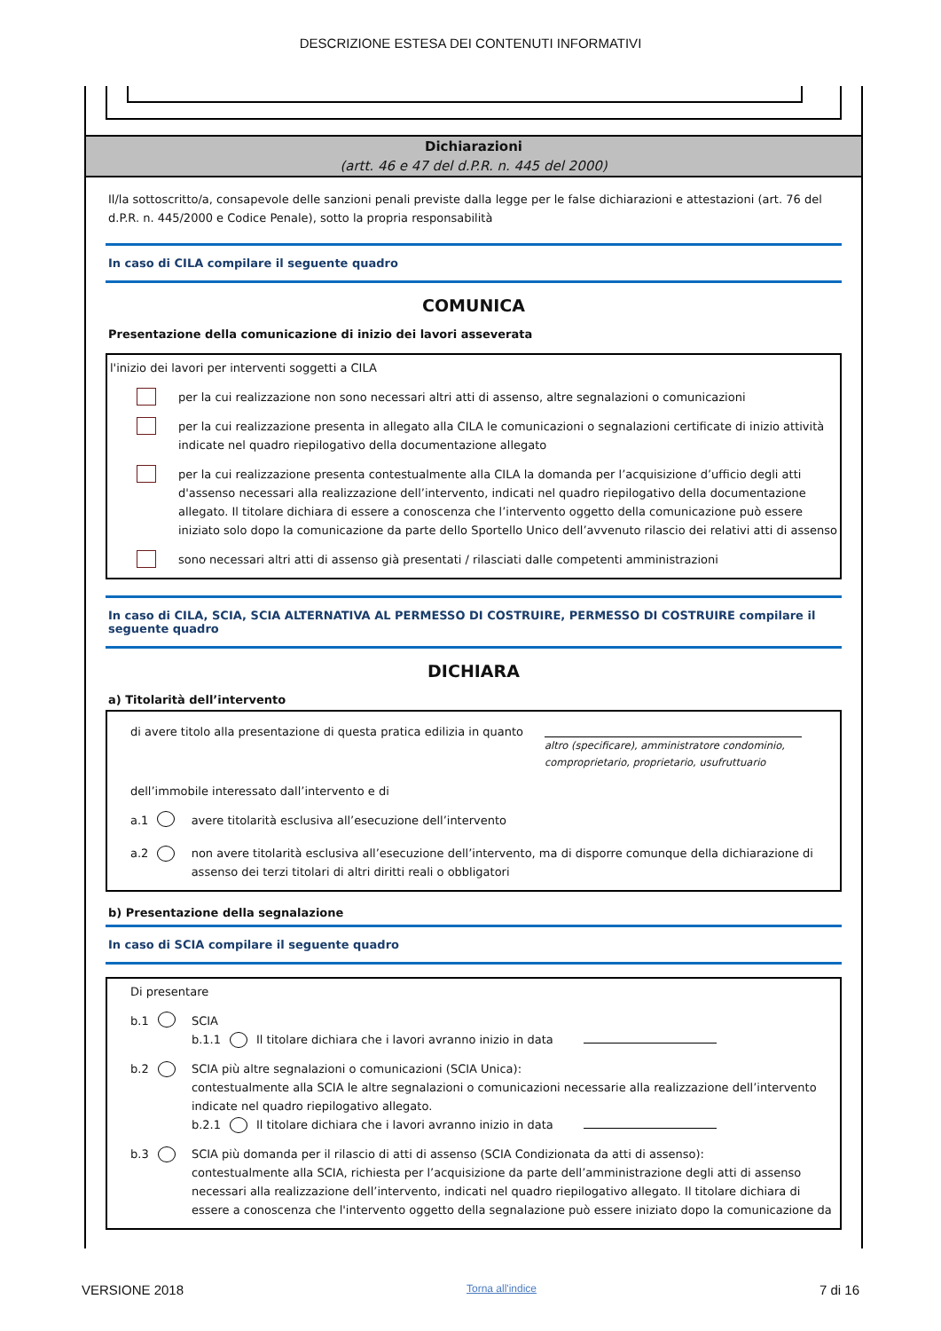DESCRIZIONE ESTESA DEI CONTENUTI INFORMATIVI
Dichiarazioni
(artt. 46 e 47 del d.P.R. n. 445 del 2000)
Il/la sottoscritto/a, consapevole delle sanzioni penali previste dalla legge per le false dichiarazioni e attestazioni (art. 76 del d.P.R. n. 445/2000 e Codice Penale), sotto la propria responsabilità
In caso di CILA compilare il seguente quadro
COMUNICA
Presentazione della comunicazione di inizio dei lavori asseverata
l'inizio dei lavori per interventi soggetti a CILA
per la cui realizzazione non sono necessari altri atti di assenso, altre segnalazioni o comunicazioni
per la cui realizzazione presenta in allegato alla CILA le comunicazioni o segnalazioni certificate di inizio attività indicate nel quadro riepilogativo della documentazione allegato
per la cui realizzazione presenta contestualmente alla CILA la domanda per l’acquisizione d’ufficio degli atti d'assenso necessari alla realizzazione dell’intervento, indicati nel quadro riepilogativo della documentazione allegato. Il titolare dichiara di essere a conoscenza che l’intervento oggetto della comunicazione può essere iniziato solo dopo la comunicazione da parte dello Sportello Unico dell’avvenuto rilascio dei relativi atti di assenso
sono necessari altri atti di assenso già presentati / rilasciati dalle competenti amministrazioni
In caso di CILA, SCIA, SCIA ALTERNATIVA AL PERMESSO DI COSTRUIRE, PERMESSO DI COSTRUIRE compilare il seguente quadro
DICHIARA
a) Titolarità dell’intervento
di avere titolo alla presentazione di questa pratica edilizia in quanto
altro (specificare), amministratore condominio, comproprietario, proprietario, usufruttuario
dell’immobile interessato dall’intervento e di
a.1 avere titolarità esclusiva all’esecuzione dell’intervento
a.2 non avere titolarità esclusiva all’esecuzione dell’intervento, ma di disporre comunque della dichiarazione di assenso dei terzi titolari di altri diritti reali o obbligatori
b) Presentazione della segnalazione
In caso di SCIA compilare il seguente quadro
Di presentare
b.1 SCIA
b.1.1 Il titolare dichiara che i lavori avranno inizio in data
b.2 SCIA più altre segnalazioni o comunicazioni (SCIA Unica):
contestualmente alla SCIA le altre segnalazioni o comunicazioni necessarie alla realizzazione dell’intervento indicate nel quadro riepilogativo allegato.
b.2.1 Il titolare dichiara che i lavori avranno inizio in data
b.3 SCIA più domanda per il rilascio di atti di assenso (SCIA Condizionata da atti di assenso):
contestualmente alla SCIA, richiesta per l’acquisizione da parte dell’amministrazione degli atti di assenso necessari alla realizzazione dell’intervento, indicati nel quadro riepilogativo allegato. Il titolare dichiara di essere a conoscenza che l'intervento oggetto della segnalazione può essere iniziato dopo la comunicazione da
VERSIONE 2018 Torna all'indice 7 di 16